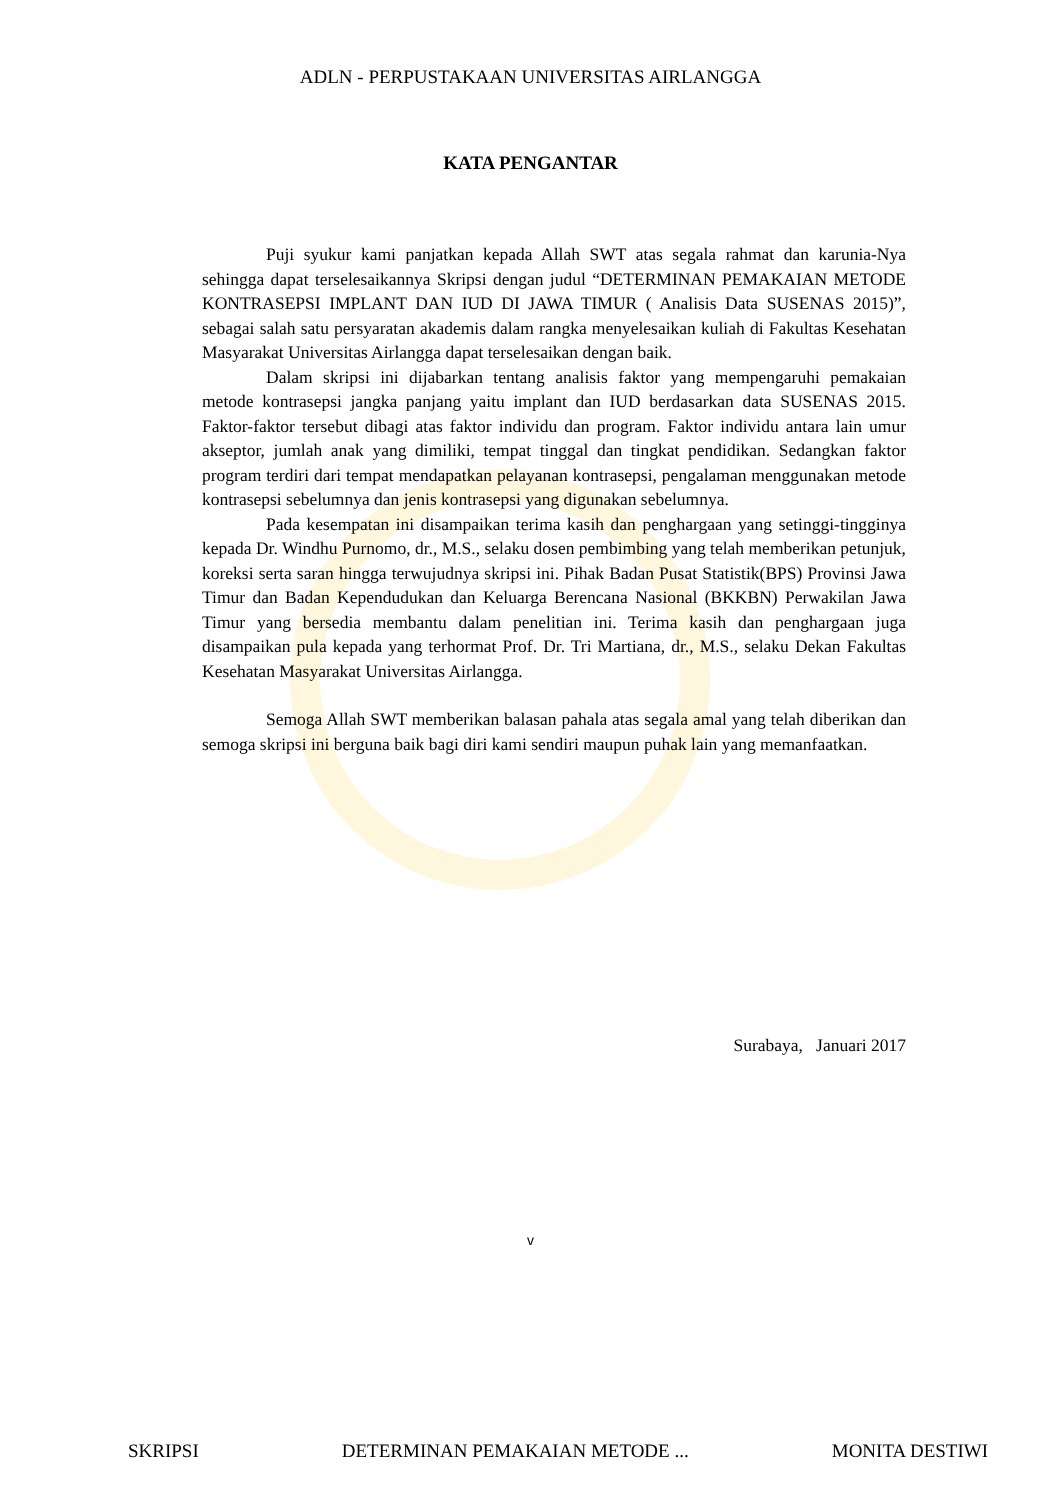ADLN - PERPUSTAKAAN UNIVERSITAS AIRLANGGA
KATA PENGANTAR
Puji syukur kami panjatkan kepada Allah SWT atas segala rahmat dan karunia-Nya sehingga dapat terselesaikannya Skripsi dengan judul “DETERMINAN PEMAKAIAN METODE KONTRASEPSI IMPLANT DAN IUD DI JAWA TIMUR ( Analisis Data SUSENAS 2015)”, sebagai salah satu persyaratan akademis dalam rangka menyelesaikan kuliah di Fakultas Kesehatan Masyarakat Universitas Airlangga dapat terselesaikan dengan baik.
Dalam skripsi ini dijabarkan tentang analisis faktor yang mempengaruhi pemakaian metode kontrasepsi jangka panjang yaitu implant dan IUD berdasarkan data SUSENAS 2015. Faktor-faktor tersebut dibagi atas faktor individu dan program. Faktor individu antara lain umur akseptor, jumlah anak yang dimiliki, tempat tinggal dan tingkat pendidikan. Sedangkan faktor program terdiri dari tempat mendapatkan pelayanan kontrasepsi, pengalaman menggunakan metode kontrasepsi sebelumnya dan jenis kontrasepsi yang digunakan sebelumnya.
Pada kesempatan ini disampaikan terima kasih dan penghargaan yang setinggi-tingginya kepada Dr. Windhu Purnomo, dr., M.S., selaku dosen pembimbing yang telah memberikan petunjuk, koreksi serta saran hingga terwujudnya skripsi ini. Pihak Badan Pusat Statistik(BPS) Provinsi Jawa Timur dan Badan Kependudukan dan Keluarga Berencana Nasional (BKKBN) Perwakilan Jawa Timur yang bersedia membantu dalam penelitian ini. Terima kasih dan penghargaan juga disampaikan pula kepada yang terhormat Prof. Dr. Tri Martiana, dr., M.S., selaku Dekan Fakultas Kesehatan Masyarakat Universitas Airlangga.
Semoga Allah SWT memberikan balasan pahala atas segala amal yang telah diberikan dan semoga skripsi ini berguna baik bagi diri kami sendiri maupun puhak lain yang memanfaatkan.
Surabaya, Januari 2017
v
SKRIPSI DETERMINAN PEMAKAIAN METODE ... MONITA DESTIWI